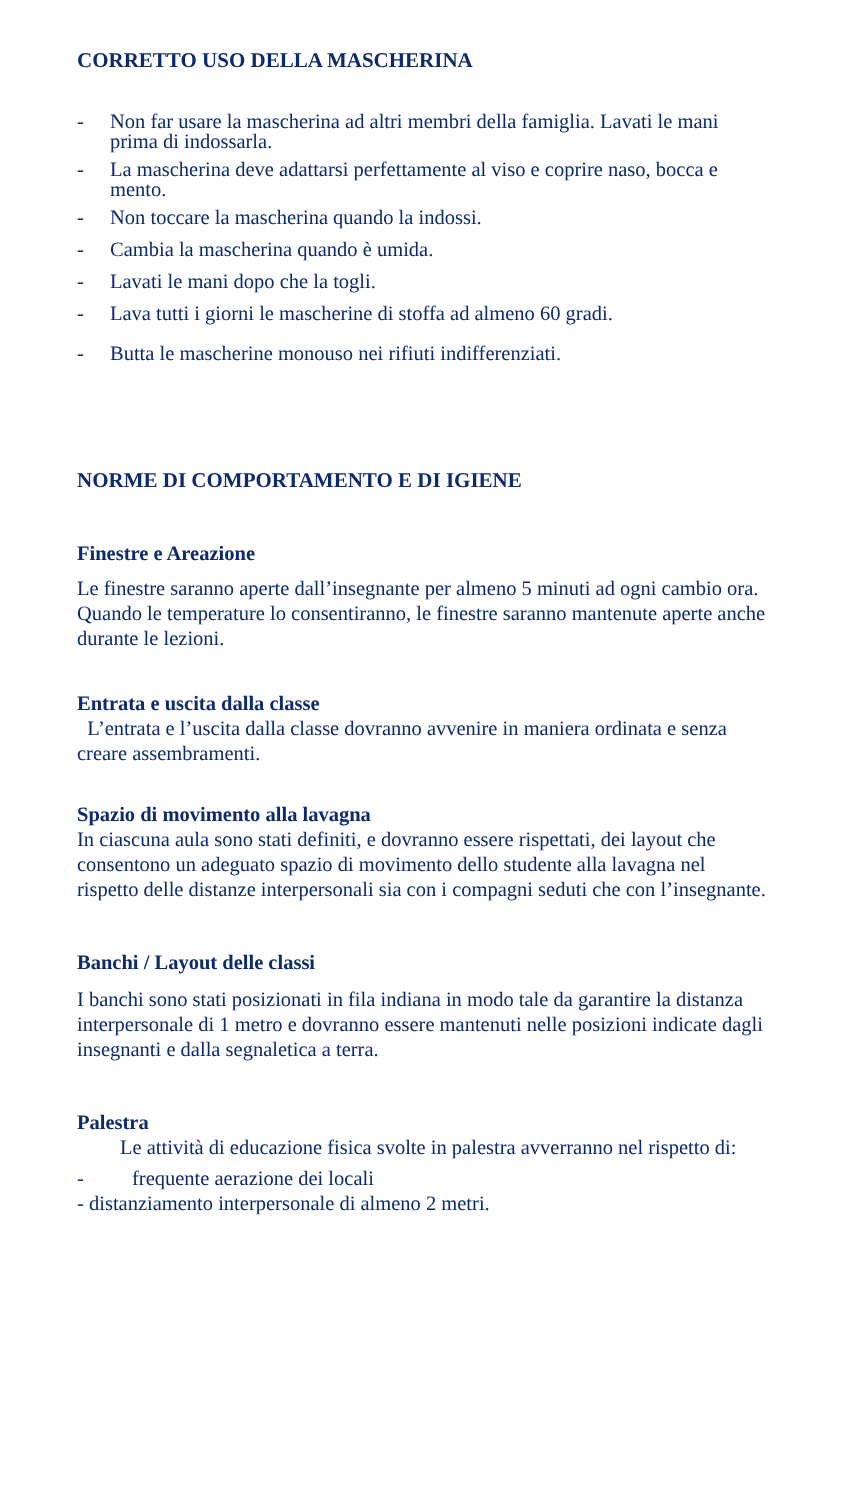CORRETTO USO DELLA MASCHERINA
- Non far usare la mascherina ad altri membri della famiglia. Lavati le mani prima di indossarla.
- La mascherina deve adattarsi perfettamente al viso e coprire naso, bocca e mento.
- Non toccare la mascherina quando la indossi.
- Cambia la mascherina quando è umida.
- Lavati le mani dopo che la togli.
- Lava tutti i giorni le mascherine di stoffa ad almeno 60 gradi.
- Butta le mascherine monouso nei rifiuti indifferenziati.
NORME DI COMPORTAMENTO E DI IGIENE
Finestre e Areazione
Le finestre saranno aperte dall’insegnante per almeno 5 minuti ad ogni cambio ora. Quando le temperature lo consentiranno, le finestre saranno mantenute aperte anche durante le lezioni.
Entrata e uscita dalla classe
L’entrata e l’uscita dalla classe dovranno avvenire in maniera ordinata e senza creare assembramenti.
Spazio di movimento alla lavagna
In ciascuna aula sono stati definiti, e dovranno essere rispettati, dei layout che consentono un adeguato spazio di movimento dello studente alla lavagna nel rispetto delle distanze interpersonali sia con i compagni seduti che con l’insegnante.
Banchi / Layout delle classi
I banchi sono stati posizionati in fila indiana in modo tale da garantire la distanza interpersonale di 1 metro e dovranno essere mantenuti nelle posizioni indicate dagli insegnanti e dalla segnaletica a terra.
Palestra
Le attività di educazione fisica svolte in palestra avverranno nel rispetto di:
- frequente aerazione dei locali
- distanziamento interpersonale di almeno 2 metri.